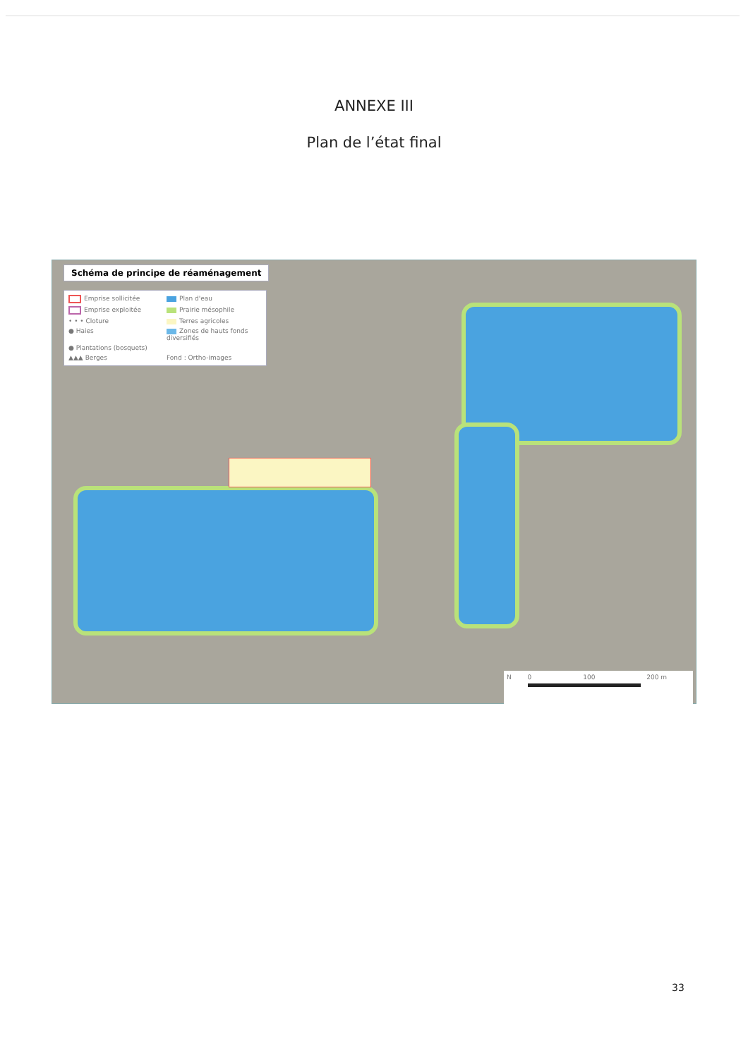ANNEXE III
Plan de l’état final
Schéma de principe de réaménagement
Emprise sollicitée
Plan d'eau
Emprise exploitée
Prairie mésophile
• • • Cloture
Terres agricoles
● Haies
Zones de hauts fonds diversifiés
● Plantations (bosquets)
▲▲▲ Berges
Fond : Ortho-images
N 0 100 200 m
33